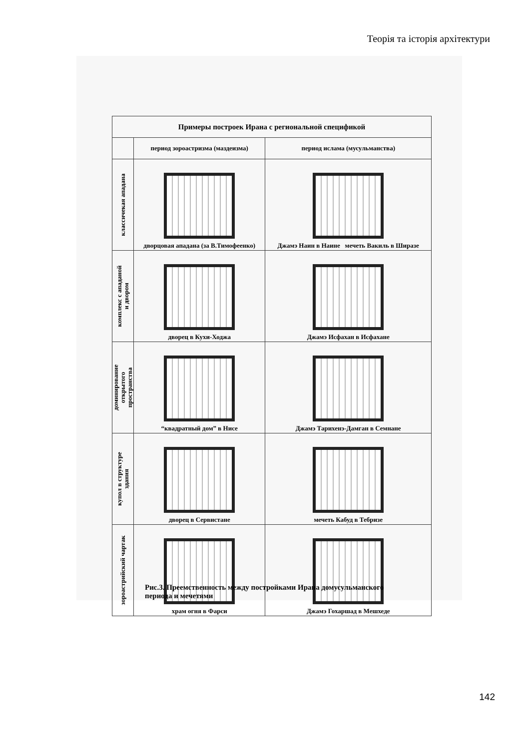Теорія та історія архітектури
| Примеры построек Ирана с региональной спецификой | | |
| --- | --- | --- |
| | период зороастризма (маздеизма) | период ислама (мусульманства) |
| классичекая ападана | дворцовая ападана (за В.Тимофеенко) | Джамэ Наин в Наине мечеть Вакиль в Ширазе |
| комплекс с ападаной и двором | дворец в Кухи-Ходжа | Джамэ Исфахан в Исфахане |
| доминирование открытого пространства | “квадратный дом” в Нисе | Джамэ Тарихенэ-Дамган в Семнане |
| купол в структуре здания | дворец в Сервистане | мечеть Кабуд в Тебризе |
| зороастрийский чартак | храм огня в Фарси | Джамэ Гохаршад в Мешхеде |
Рис.3. Преемственность между постройками Ирана домусульманского
периода и мечетями
142